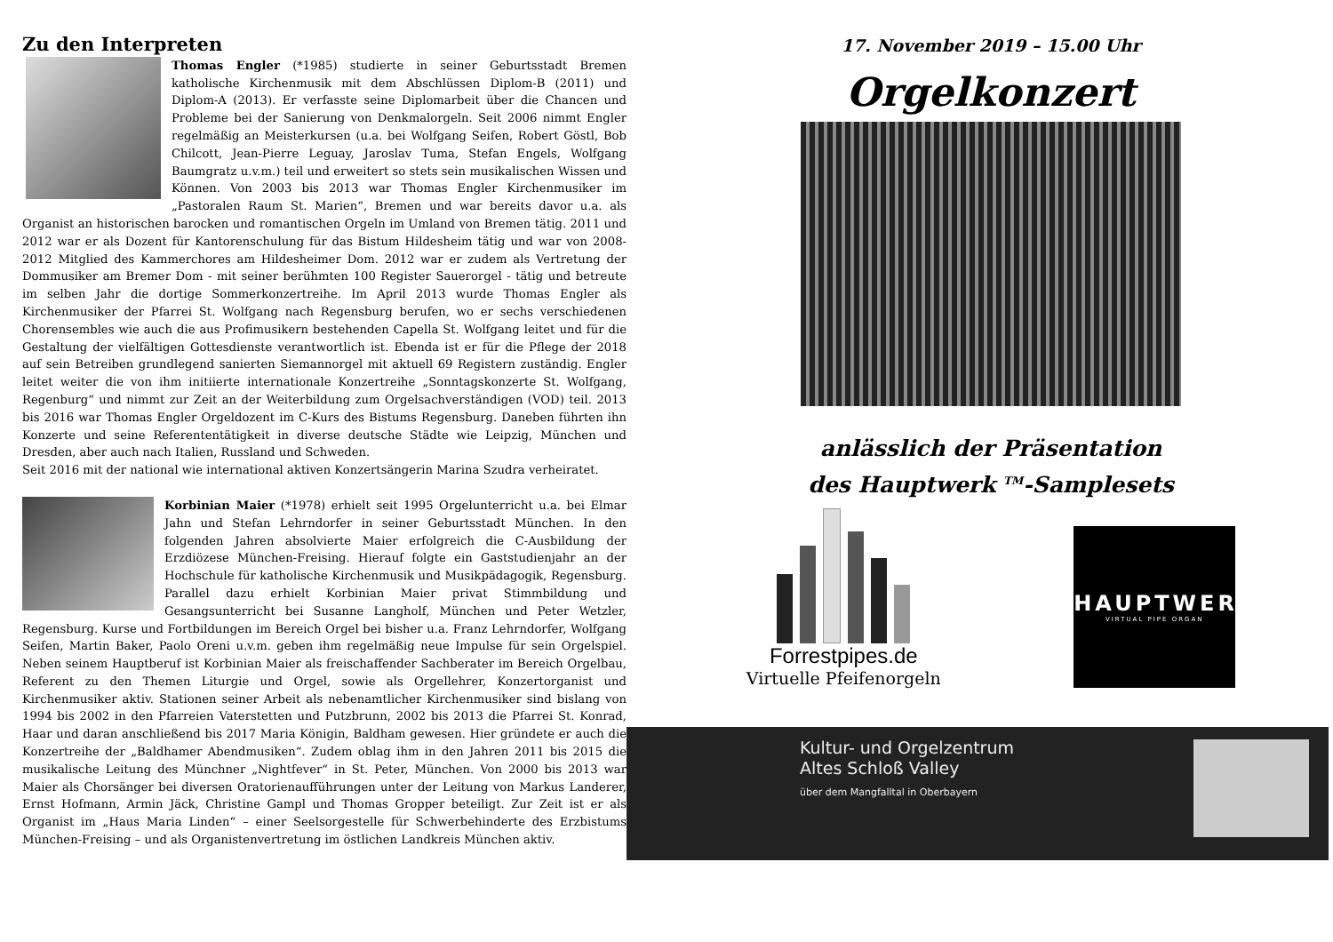Zu den Interpreten
Thomas Engler (*1985) studierte in seiner Geburtsstadt Bremen katholische Kirchenmusik mit dem Abschlüssen Diplom-B (2011) und Diplom-A (2013). Er verfasste seine Diplomarbeit über die Chancen und Probleme bei der Sanierung von Denkmalorgeln. Seit 2006 nimmt Engler regelmäßig an Meisterkursen (u.a. bei Wolfgang Seifen, Robert Göstl, Bob Chilcott, Jean-Pierre Leguay, Jaroslav Tuma, Stefan Engels, Wolfgang Baumgratz u.v.m.) teil und erweitert so stets sein musikalischen Wissen und Können. Von 2003 bis 2013 war Thomas Engler Kirchenmusiker im „Pastoralen Raum St. Marien“, Bremen und war bereits davor u.a. als Organist an historischen barocken und romantischen Orgeln im Umland von Bremen tätig. 2011 und 2012 war er als Dozent für Kantorenschulung für das Bistum Hildesheim tätig und war von 2008-2012 Mitglied des Kammerchores am Hildesheimer Dom. 2012 war er zudem als Vertretung der Dommusiker am Bremer Dom - mit seiner berühmten 100 Register Sauerorgel - tätig und betreute im selben Jahr die dortige Sommerkonzertreihe. Im April 2013 wurde Thomas Engler als Kirchenmusiker der Pfarrei St. Wolfgang nach Regensburg berufen, wo er sechs verschiedenen Chorensembles wie auch die aus Profimusikern bestehenden Capella St. Wolfgang leitet und für die Gestaltung der vielfältigen Gottesdienste verantwortlich ist. Ebenda ist er für die Pflege der 2018 auf sein Betreiben grundlegend sanierten Siemannorgel mit aktuell 69 Registern zuständig. Engler leitet weiter die von ihm initiierte internationale Konzertreihe „Sonntagskonzerte St. Wolfgang, Regenburg“ und nimmt zur Zeit an der Weiterbildung zum Orgelsachverständigen (VOD) teil. 2013 bis 2016 war Thomas Engler Orgeldozent im C-Kurs des Bistums Regensburg. Daneben führten ihn Konzerte und seine Referententätigkeit in diverse deutsche Städte wie Leipzig, München und Dresden, aber auch nach Italien, Russland und Schweden.
Seit 2016 mit der national wie international aktiven Konzertsängerin Marina Szudra verheiratet.
Korbinian Maier (*1978) erhielt seit 1995 Orgelunterricht u.a. bei Elmar Jahn und Stefan Lehrndorfer in seiner Geburtsstadt München. In den folgenden Jahren absolvierte Maier erfolgreich die C-Ausbildung der Erzdiözese München-Freising. Hierauf folgte ein Gaststudienjahr an der Hochschule für katholische Kirchenmusik und Musikpädagogik, Regensburg. Parallel dazu erhielt Korbinian Maier privat Stimmbildung und Gesangsunterricht bei Susanne Langholf, München und Peter Wetzler, Regensburg. Kurse und Fortbildungen im Bereich Orgel bei bisher u.a. Franz Lehrndorfer, Wolfgang Seifen, Martin Baker, Paolo Oreni u.v.m. geben ihm regelmäßig neue Impulse für sein Orgelspiel. Neben seinem Hauptberuf ist Korbinian Maier als freischaffender Sachberater im Bereich Orgelbau, Referent zu den Themen Liturgie und Orgel, sowie als Orgellehrer, Konzertorganist und Kirchenmusiker aktiv. Stationen seiner Arbeit als nebenamtlicher Kirchenmusiker sind bislang von 1994 bis 2002 in den Pfarreien Vaterstetten und Putzbrunn, 2002 bis 2013 die Pfarrei St. Konrad, Haar und daran anschließend bis 2017 Maria Königin, Baldham gewesen. Hier gründete er auch die Konzertreihe der „Baldhamer Abendmusiken“. Zudem oblag ihm in den Jahren 2011 bis 2015 die musikalische Leitung des Münchner „Nightfever“ in St. Peter, München. Von 2000 bis 2013 war Maier als Chorsänger bei diversen Oratorienaufführungen unter der Leitung von Markus Landerer, Ernst Hofmann, Armin Jäck, Christine Gampl und Thomas Gropper beteiligt. Zur Zeit ist er als Organist im „Haus Maria Linden“ – einer Seelsorgestelle für Schwerbehinderte des Erzbistums München-Freising – und als Organistenvertretung im östlichen Landkreis München aktiv.
17. November 2019 – 15.00 Uhr
Orgelkonzert
anlässlich der Präsentation
des Hauptwerk <sup>TM</sup>-Samplesets
Forrestpipes.de
Virtuelle Pfeifenorgeln
HAUPTWERK
VIRTUAL PIPE ORGAN
Kultur- und Orgelzentrum
Altes Schloß Valley
über dem Mangfalltal in Oberbayern